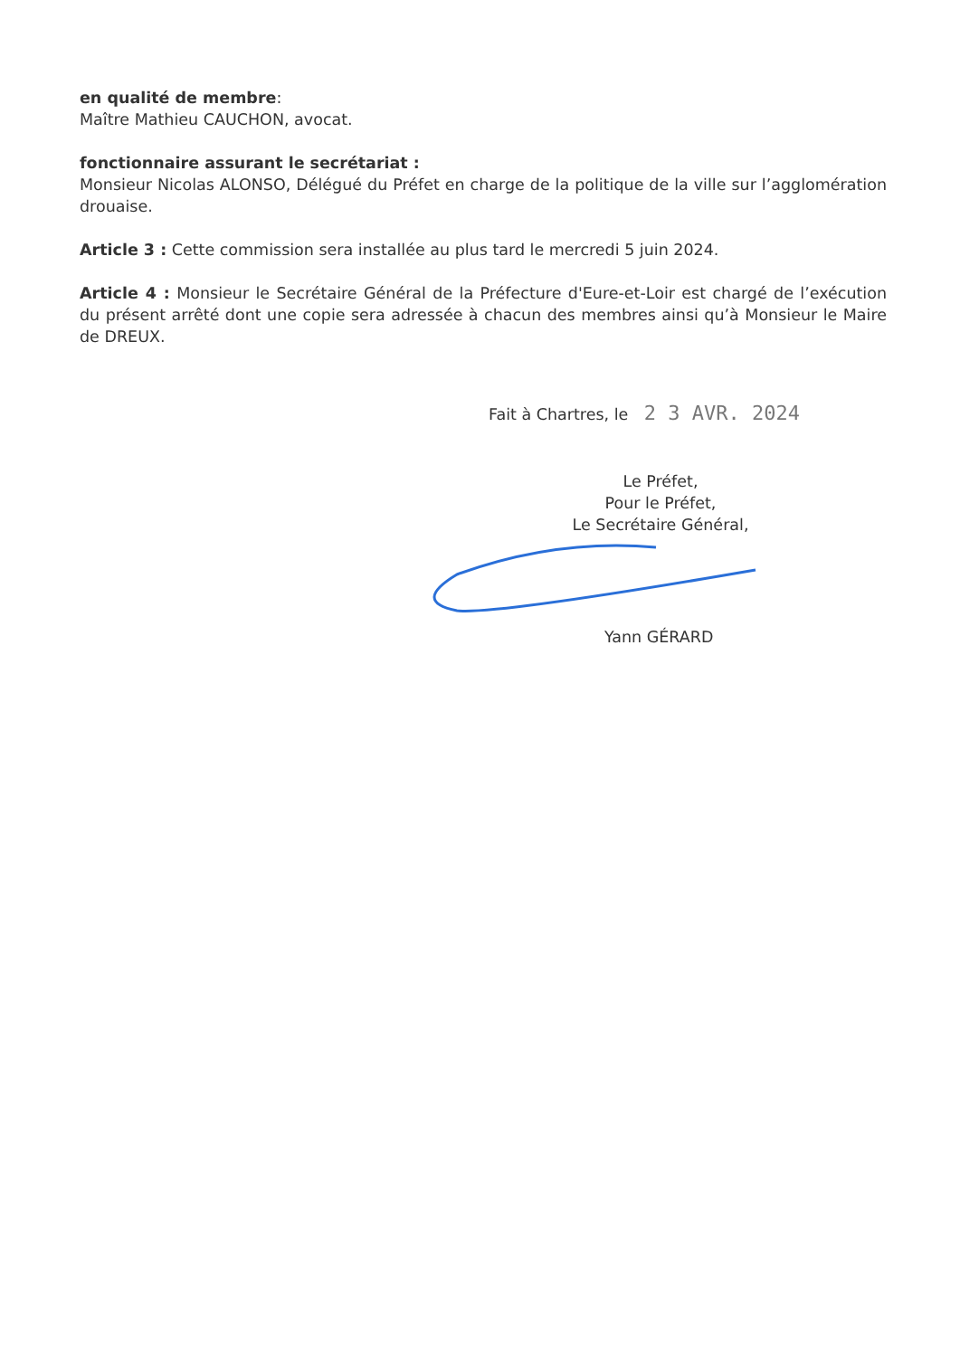en qualité de membre:
Maître Mathieu CAUCHON, avocat.
fonctionnaire assurant le secrétariat :
Monsieur Nicolas ALONSO, Délégué du Préfet en charge de la politique de la ville sur l’agglomération drouaise.
Article 3 : Cette commission sera installée au plus tard le mercredi 5 juin 2024.
Article 4 : Monsieur le Secrétaire Général de la Préfecture d'Eure-et-Loir est chargé de l’exécution du présent arrêté dont une copie sera adressée à chacun des membres ainsi qu’à Monsieur le Maire de DREUX.
Fait à Chartres, le 2 3 AVR. 2024
Le Préfet,
Pour le Préfet,
Le Secrétaire Général,
Yann GÉRARD